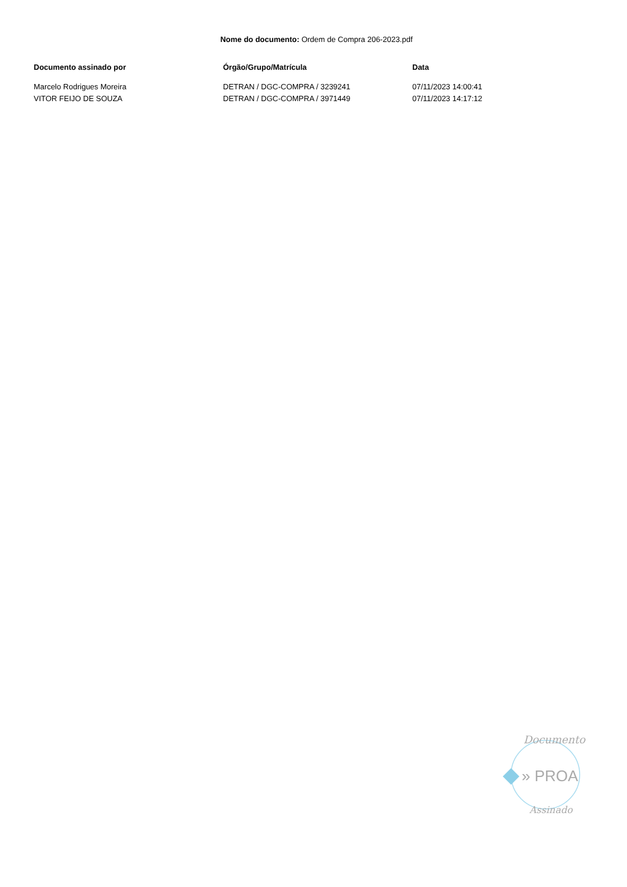Nome do documento: Ordem de Compra 206-2023.pdf
| Documento assinado por | Órgão/Grupo/Matrícula | Data |
| --- | --- | --- |
| Marcelo Rodrigues Moreira | DETRAN / DGC-COMPRA / 3239241 | 07/11/2023 14:00:41 |
| VITOR FEIJO DE SOUZA | DETRAN / DGC-COMPRA / 3971449 | 07/11/2023 14:17:12 |
Documento
» PROA
Assinado